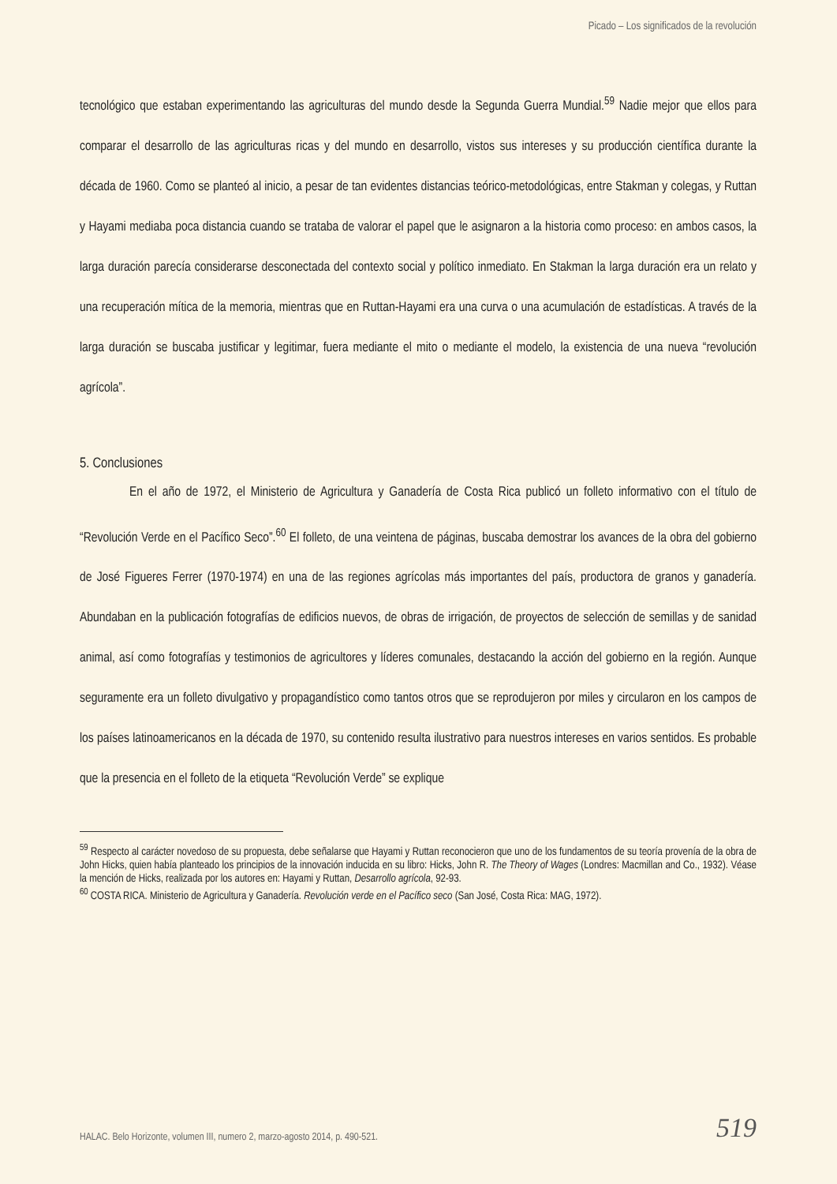Picado – Los significados de la revolución
tecnológico que estaban experimentando las agriculturas del mundo desde la Segunda Guerra Mundial.<sup>59</sup> Nadie mejor que ellos para comparar el desarrollo de las agriculturas ricas y del mundo en desarrollo, vistos sus intereses y su producción científica durante la década de 1960. Como se planteó al inicio, a pesar de tan evidentes distancias teórico-metodológicas, entre Stakman y colegas, y Ruttan y Hayami mediaba poca distancia cuando se trataba de valorar el papel que le asignaron a la historia como proceso: en ambos casos, la larga duración parecía considerarse desconectada del contexto social y político inmediato. En Stakman la larga duración era un relato y una recuperación mítica de la memoria, mientras que en Ruttan-Hayami era una curva o una acumulación de estadísticas. A través de la larga duración se buscaba justificar y legitimar, fuera mediante el mito o mediante el modelo, la existencia de una nueva “revolución agrícola”.
5. Conclusiones
En el año de 1972, el Ministerio de Agricultura y Ganadería de Costa Rica publicó un folleto informativo con el título de “Revolución Verde en el Pacífico Seco”.<sup>60</sup> El folleto, de una veintena de páginas, buscaba demostrar los avances de la obra del gobierno de José Figueres Ferrer (1970-1974) en una de las regiones agrícolas más importantes del país, productora de granos y ganadería. Abundaban en la publicación fotografías de edificios nuevos, de obras de irrigación, de proyectos de selección de semillas y de sanidad animal, así como fotografías y testimonios de agricultores y líderes comunales, destacando la acción del gobierno en la región. Aunque seguramente era un folleto divulgativo y propagandístico como tantos otros que se reprodujeron por miles y circularon en los campos de los países latinoamericanos en la década de 1970, su contenido resulta ilustrativo para nuestros intereses en varios sentidos. Es probable que la presencia en el folleto de la etiqueta “Revolución Verde” se explique
<sup>59</sup> Respecto al carácter novedoso de su propuesta, debe señalarse que Hayami y Ruttan reconocieron que uno de los fundamentos de su teoría provenía de la obra de John Hicks, quien había planteado los principios de la innovación inducida en su libro: Hicks, John R. The Theory of Wages (Londres: Macmillan and Co., 1932). Véase la mención de Hicks, realizada por los autores en: Hayami y Ruttan, Desarrollo agrícola, 92-93.
<sup>60</sup> COSTA RICA. Ministerio de Agricultura y Ganadería. Revolución verde en el Pacífico seco (San José, Costa Rica: MAG, 1972).
HALAC. Belo Horizonte, volumen III, numero 2, marzo-agosto 2014, p. 490-521. 519